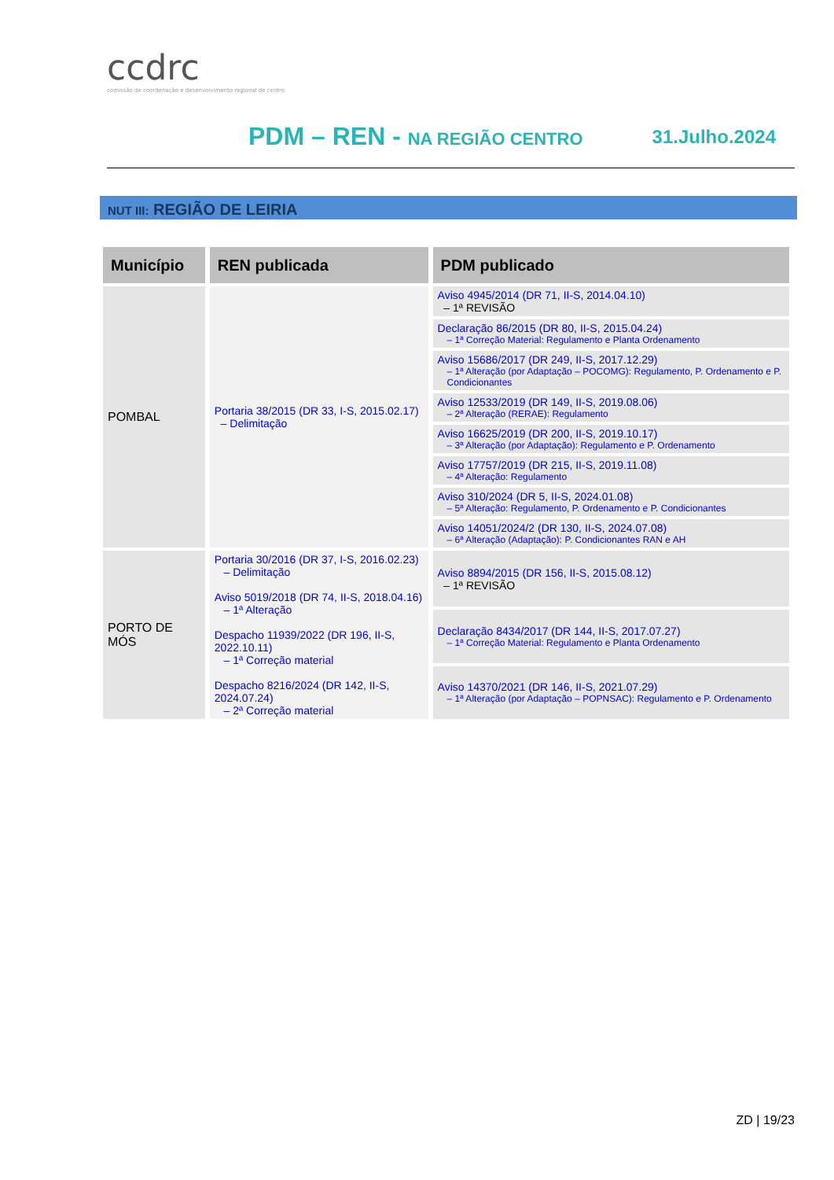ccdrc
comissão de coordenação e desenvolvimento regional do centro
PDM – REN - NA REGIÃO CENTRO 31.Julho.2024
NUT III: REGIÃO DE LEIRIA
| Município | REN publicada | PDM publicado |
| --- | --- | --- |
| POMBAL | Portaria 38/2015 (DR 33, I-S, 2015.02.17) – Delimitação | Aviso 4945/2014 (DR 71, II-S, 2014.04.10) – 1ª REVISÃO |
| | | Declaração 86/2015 (DR 80, II-S, 2015.04.24) – 1ª Correção Material: Regulamento e Planta Ordenamento |
| | | Aviso 15686/2017 (DR 249, II-S, 2017.12.29) – 1ª Alteração (por Adaptação – POCOMG): Regulamento, P. Ordenamento e P. Condicionantes |
| | | Aviso 12533/2019 (DR 149, II-S, 2019.08.06) – 2ª Alteração (RERAE): Regulamento |
| | | Aviso 16625/2019 (DR 200, II-S, 2019.10.17) – 3ª Alteração (por Adaptação): Regulamento e P. Ordenamento |
| | | Aviso 17757/2019 (DR 215, II-S, 2019.11.08) – 4ª Alteração: Regulamento |
| | | Aviso 310/2024 (DR 5, II-S, 2024.01.08) – 5ª Alteração: Regulamento, P. Ordenamento e P. Condicionantes |
| | | Aviso 14051/2024/2 (DR 130, II-S, 2024.07.08) – 6ª Alteração (Adaptação): P. Condicionantes RAN e AH |
| PORTO DE MÓS | Portaria 30/2016 (DR 37, I-S, 2016.02.23) – Delimitação Aviso 5019/2018 (DR 74, II-S, 2018.04.16) – 1ª Alteração Despacho 11939/2022 (DR 196, II-S, 2022.10.11) – 1ª Correção material Despacho 8216/2024 (DR 142, II-S, 2024.07.24) – 2ª Correção material | Aviso 8894/2015 (DR 156, II-S, 2015.08.12) – 1ª REVISÃO |
| | | Declaração 8434/2017 (DR 144, II-S, 2017.07.27) – 1ª Correção Material: Regulamento e Planta Ordenamento |
| | | Aviso 14370/2021 (DR 146, II-S, 2021.07.29) – 1ª Alteração (por Adaptação – POPNSAC): Regulamento e P. Ordenamento |
ZD | 19/23